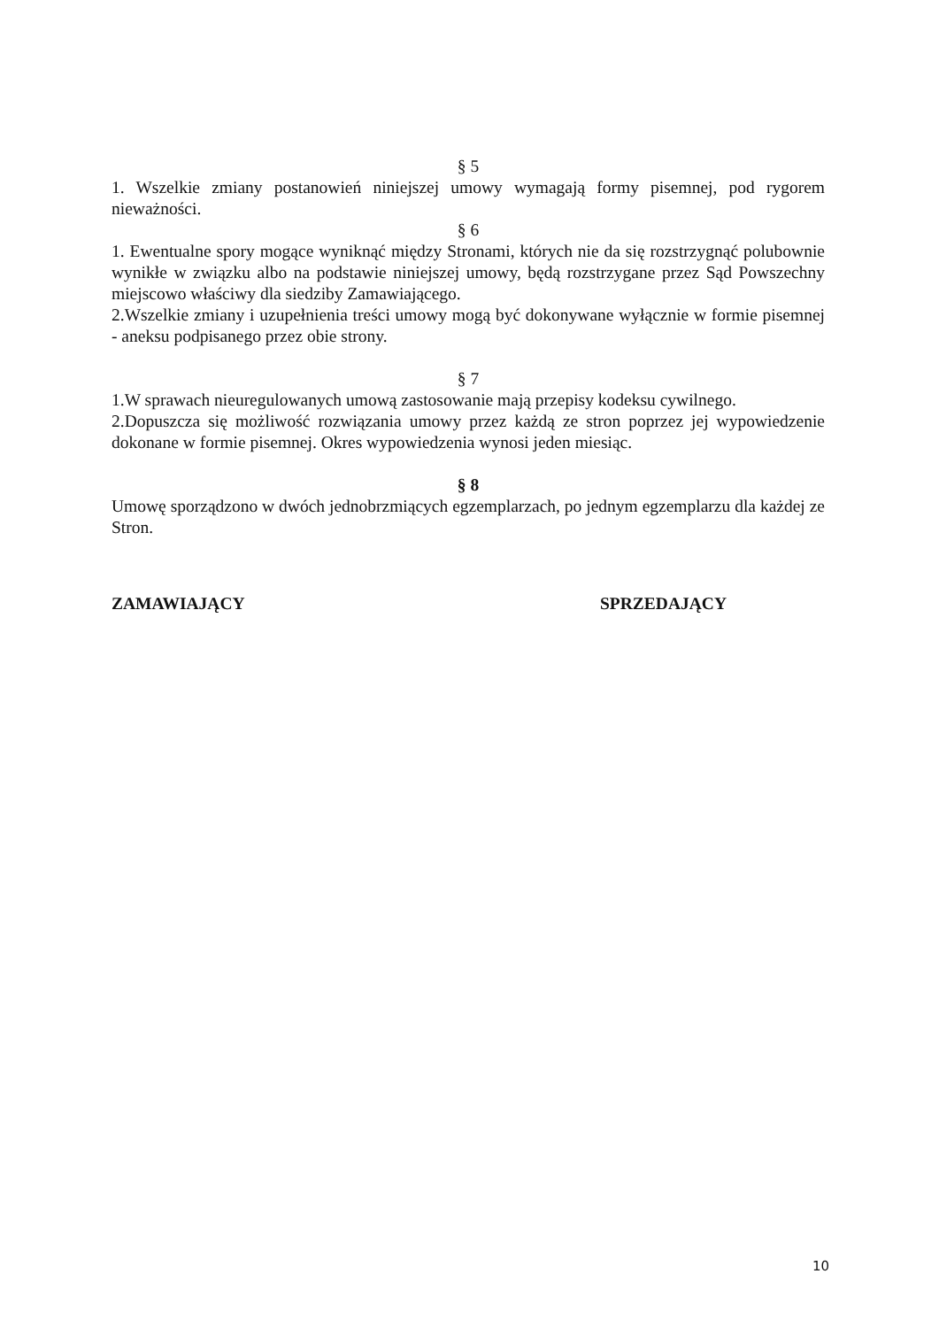§ 5
1. Wszelkie zmiany postanowień niniejszej umowy wymagają formy pisemnej, pod rygorem nieważności.
§ 6
1. Ewentualne spory mogące wyniknąć między Stronami, których nie da się rozstrzygnąć polubownie wynikłe w związku albo na podstawie niniejszej umowy, będą rozstrzygane przez Sąd Powszechny miejscowo właściwy dla siedziby Zamawiającego.
2.Wszelkie zmiany i uzupełnienia treści umowy mogą być dokonywane wyłącznie w formie pisemnej - aneksu podpisanego przez obie strony.
§ 7
1.W sprawach nieuregulowanych umową zastosowanie mają przepisy kodeksu cywilnego.
2.Dopuszcza się możliwość rozwiązania umowy przez każdą ze stron poprzez jej wypowiedzenie dokonane w formie pisemnej. Okres wypowiedzenia wynosi jeden miesiąc.
§ 8
Umowę sporządzono w dwóch jednobrzmiących egzemplarzach, po jednym egzemplarzu dla każdej ze Stron.
ZAMAWIAJĄCY SPRZEDAJĄCY
10